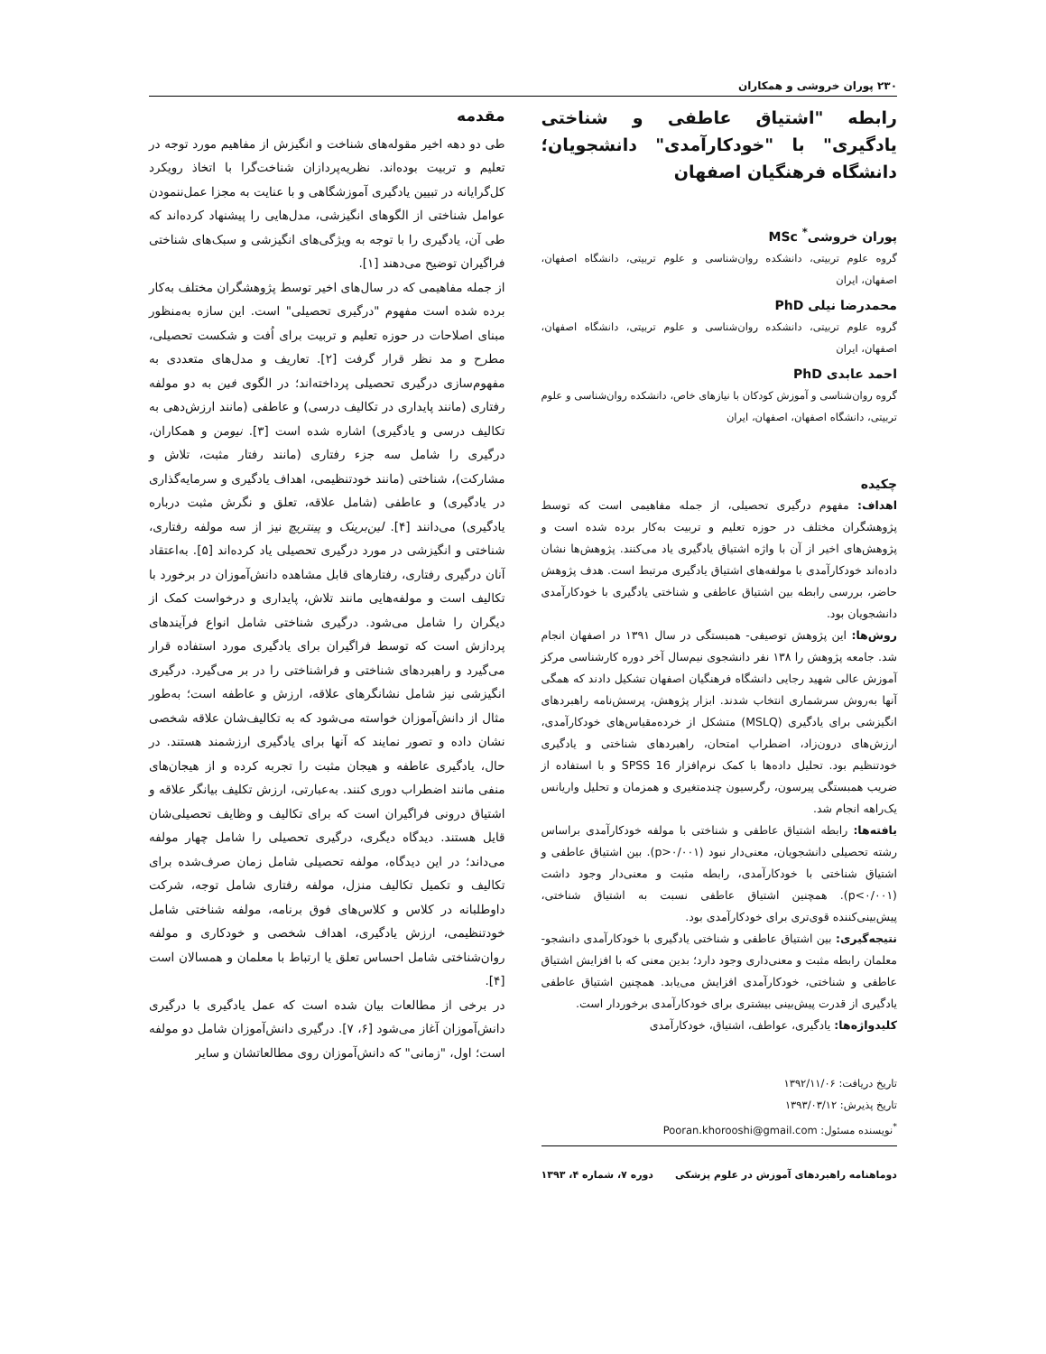۲۳۰ پوران خروشی و همکاران
رابطه "اشتیاق عاطفی و شناختی یادگیری" با "خودکارآمدی" دانشجویان؛ دانشگاه فرهنگیان اصفهان
پوران خروشی<sup>*</sup> MSc
گروه علوم تربیتی، دانشکده روان‌شناسی و علوم تربیتی، دانشگاه اصفهان، اصفهان، ایران
محمدرضا نیلی PhD
گروه علوم تربیتی، دانشکده روان‌شناسی و علوم تربیتی، دانشگاه اصفهان، اصفهان، ایران
احمد عابدی PhD
گروه روان‌شناسی و آموزش کودکان با نیازهای خاص، دانشکده روان‌شناسی و علوم تربیتی، دانشگاه اصفهان، اصفهان، ایران
چکیده
اهداف: مفهوم درگیری تحصیلی، از جمله مفاهیمی است که توسط پژوهشگران مختلف در حوزه تعلیم و تربیت به‌کار برده شده است و پژوهش‌های اخیر از آن با واژه اشتیاق یادگیری یاد می‌کنند. پژوهش‌ها نشان داده‌اند خودکارآمدی با مولفه‌های اشتیاق یادگیری مرتبط است. هدف پژوهش حاضر، بررسی رابطه بین اشتیاق عاطفی و شناختی یادگیری با خودکارآمدی دانشجویان بود.
روش‌ها: این پژوهش توصیفی- همبستگی در سال ۱۳۹۱ در اصفهان انجام شد. جامعه پژوهش را ۱۳۸ نفر دانشجوی نیم‌سال آخر دوره کارشناسی مرکز آموزش عالی شهید رجایی دانشگاه فرهنگیان اصفهان تشکیل دادند که همگی آنها به‌روش سرشماری انتخاب شدند. ابزار پژوهش، پرسش‌نامه راهبردهای انگیزشی برای یادگیری (MSLQ) متشکل از خرده‌مقیاس‌های خودکارآمدی، ارزش‌های درون‌زاد، اضطراب امتحان، راهبردهای شناختی و یادگیری خودتنظیم بود. تحلیل داده‌ها با کمک نرم‌افزار SPSS 16 و با استفاده از ضریب همبستگی پیرسون، رگرسیون چندمتغیری و همزمان و تحلیل واریانس یک‌راهه انجام شد.
یافته‌ها: رابطه اشتیاق عاطفی و شناختی با مولفه خودکارآمدی براساس رشته تحصیلی دانشجویان، معنی‌دار نبود (p>۰/۰۰۱). بین اشتیاق عاطفی و اشتیاق شناختی با خودکارآمدی، رابطه مثبت و معنی‌دار وجود داشت (p<۰/۰۰۱). همچنین اشتیاق عاطفی نسبت به اشتیاق شناختی، پیش‌بینی‌کننده قوی‌تری برای خودکارآمدی بود.
نتیجه‌گیری: بین اشتیاق عاطفی و شناختی یادگیری با خودکارآمدی دانشجو- معلمان رابطه مثبت و معنی‌داری وجود دارد؛ بدین معنی که با افزایش اشتیاق عاطفی و شناختی، خودکارآمدی افزایش می‌یابد. همچنین اشتیاق عاطفی یادگیری از قدرت پیش‌بینی بیشتری برای خودکارآمدی برخوردار است.
کلیدواژه‌ها: یادگیری، عواطف، اشتیاق، خودکارآمدی
تاریخ دریافت: ۱۳۹۲/۱۱/۰۶
تاریخ پذیرش: ۱۳۹۳/۰۳/۱۲
<sup>*</sup> نویسنده مسئول: Pooran.khorooshi@gmail.com
دوماهنامه راهبردهای آموزش در علوم پزشکی دوره ۷، شماره ۴، ۱۳۹۳
مقدمه
طی دو دهه اخیر مقوله‌های شناخت و انگیزش از مفاهیم مورد توجه در تعلیم و تربیت بوده‌اند. نظریه‌پردازان شناخت‌گرا با اتخاذ رویکرد کل‌گرایانه در تبیین یادگیری آموزشگاهی و با عنایت به مجزا عمل‌ننمودن عوامل شناختی از الگوهای انگیزشی، مدل‌هایی را پیشنهاد کرده‌اند که طی آن، یادگیری را با توجه به ویژگی‌های انگیزشی و سبک‌های شناختی فراگیران توضیح می‌دهند [۱].
از جمله مفاهیمی که در سال‌های اخیر توسط پژوهشگران مختلف به‌کار برده شده است مفهوم "درگیری تحصیلی" است. این سازه به‌منظور مبنای اصلاحات در حوزه تعلیم و تربیت برای اُفت و شکست تحصیلی، مطرح و مد نظر قرار گرفت [۲]. تعاریف و مدل‌های متعددی به مفهوم‌سازی درگیری تحصیلی پرداخته‌اند؛ در الگوی فین به دو مولفه رفتاری (مانند پایداری در تکالیف درسی) و عاطفی (مانند ارزش‌دهی به تکالیف درسی و یادگیری) اشاره شده است [۳]. نیومن و همکاران، درگیری را شامل سه جزء رفتاری (مانند رفتار مثبت، تلاش و مشارکت)، شناختی (مانند خودتنظیمی، اهداف یادگیری و سرمایه‌گذاری در یادگیری) و عاطفی (شامل علاقه، تعلق و نگرش مثبت درباره یادگیری) می‌دانند [۴]. لین‌برینک و پینتریچ نیز از سه مولفه رفتاری، شناختی و انگیزشی در مورد درگیری تحصیلی یاد کرده‌اند [۵]. به‌اعتقاد آنان درگیری رفتاری، رفتارهای قابل مشاهده دانش‌آموزان در برخورد با تکالیف است و مولفه‌هایی مانند تلاش، پایداری و درخواست کمک از دیگران را شامل می‌شود. درگیری شناختی شامل انواع فرآیندهای پردازش است که توسط فراگیران برای یادگیری مورد استفاده قرار می‌گیرد و راهبردهای شناختی و فراشناختی را در بر می‌گیرد. درگیری انگیزشی نیز شامل نشانگرهای علاقه، ارزش و عاطفه است؛ به‌طور مثال از دانش‌آموزان خواسته می‌شود که به تکالیف‌شان علاقه شخصی نشان داده و تصور نمایند که آنها برای یادگیری ارزشمند هستند. در حال، یادگیری عاطفه و هیجان مثبت را تجربه کرده و از هیجان‌های منفی مانند اضطراب دوری کنند. به‌عبارتی، ارزش تکلیف بیانگر علاقه و اشتیاق درونی فراگیران است که برای تکالیف و وظایف تحصیلی‌شان قایل هستند. دیدگاه دیگری، درگیری تحصیلی را شامل چهار مولفه می‌داند؛ در این دیدگاه، مولفه تحصیلی شامل زمان صرف‌شده برای تکالیف و تکمیل تکالیف منزل، مولفه رفتاری شامل توجه، شرکت داوطلبانه در کلاس و کلاس‌های فوق برنامه، مولفه شناختی شامل خودتنظیمی، ارزش یادگیری، اهداف شخصی و خودکاری و مولفه روان‌شناختی شامل احساس تعلق یا ارتباط با معلمان و همسالان است [۴].
در برخی از مطالعات بیان شده است که عمل یادگیری با درگیری دانش‌آموزان آغاز می‌شود [۶، ۷]. درگیری دانش‌آموزان شامل دو مولفه است؛ اول، "زمانی" که دانش‌آموزان روی مطالعاتشان و سایر